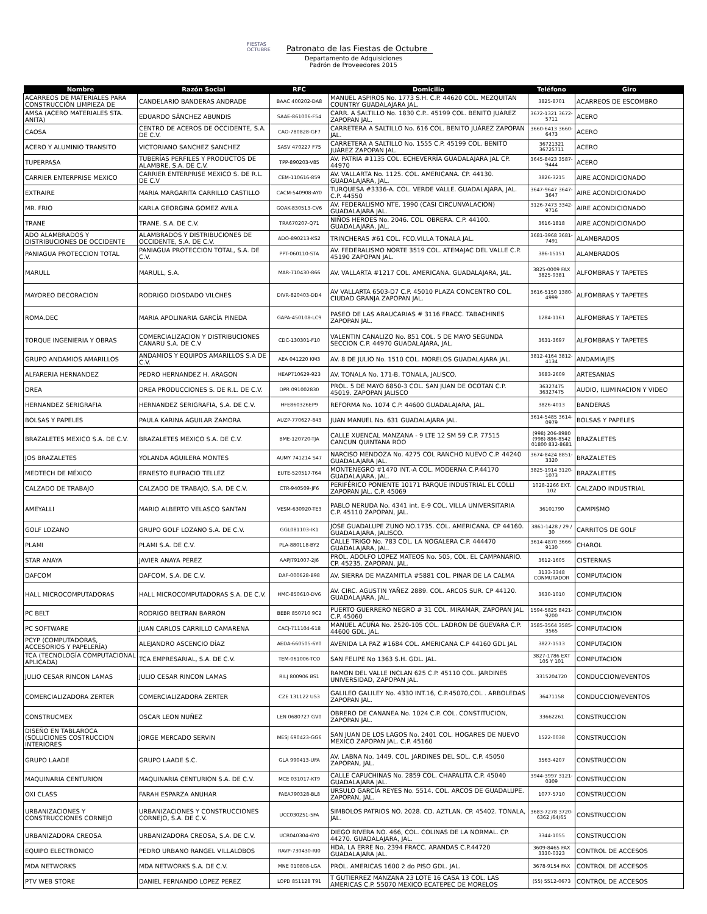FIESTAS OCTUBRE
Patronato de las Fiestas de Octubre
Departamento de Adquisiciones
Padrón de Proveedores 2015
| Nombre | Razón Social | RFC | Domicilio | Teléfono | Giro |
| --- | --- | --- | --- | --- | --- |
| ACARREOS DE MATERIALES PARA CONSTRUCCIÓN LIMPIEZA DE | CANDELARIO BANDERAS ANDRADE | BAAC 400202-DA8 | MANUEL ASPIROS No. 1773 S.H. C.P. 44620 COL. MEZQUITAN COUNTRY GUADALAJARA JAL. | 3825-8701 | ACARREOS DE ESCOMBRO |
| AMSA (ACERO MATERIALES STA. ANITA) | EDUARDO SÁNCHEZ ABUNDIS | SAAE-861006-F54 | CARR. A SALTILLO No. 1830 C.P.. 45199 COL. BENITO JUÁREZ ZAPOPAN JAL. | 3672-1321 3672-5711 | ACERO |
| CAOSA | CENTRO DE ACEROS DE OCCIDENTE, S.A. DE C.V. | CAO-780828-GF7 | CARRETERA A SALTILLO No. 616 COL. BENITO JUÁREZ ZAPOPAN JAL. | 3660-6413 3660-6473 | ACERO |
| ACERO Y ALUMINIO TRANSITO | VICTORIANO SANCHEZ SANCHEZ | SASV 470227 F75 | CARRETERA A SALTILLO No. 1555 C.P. 45199 COL. BENITO JUÁREZ ZAPOPAN JAL. | 36721321 36725711 | ACERO |
| TUPERPASA | TUBERÍAS PERFILES Y PRODUCTOS DE ALAMBRE, S.A. DE C.V. | TPP-890203-V85 | AV. PATRIA #1135 COL. ECHEVERRÍA GUADALAJARA JAL CP. 44970 | 3645-8423 3587-9444 | ACERO |
| CARRIER ENTERPRISE MEXICO | CARRIER ENTERPRISE MEXICO S. DE R.L. DE C.V | CEM-110616-859 | AV. VALLARTA No. 1125. COL. AMERICANA. CP. 44130. GUADALAJARA, JAL. | 3826-3215 | AIRE ACONDICIONADO |
| EXTRAIRE | MARIA MARGARITA CARRILLO CASTILLO | CACM-540908-AY0 | TURQUESA #3336-A. COL. VERDE VALLE. GUADALAJARA, JAL. C.P. 44550 | 3647-9647 3647-3647 | AIRE ACONDICIONADO |
| MR. FRIO | KARLA GEORGINA GOMEZ AVILA | GOAK-830513-CV6 | AV. FEDERALISMO NTE. 1990 (CASI CIRCUNVALACION) GUADALAJARA JAL. | 3126-7473 3342-9716 | AIRE ACONDICIONADO |
| TRANE | TRANE. S.A. DE C.V. | TRA670207-Q71 | NIÑOS HEROES No. 2046. COL. OBRERA. C.P. 44100. GUADALAJARA, JAL. | 3616-1818 | AIRE ACONDICIONADO |
| ADO ALAMBRADOS Y DISTRIBUCIONES DE OCCIDENTE | ALAMBRADOS Y DISTRIBUCIONES DE OCCIDENTE, S.A. DE C.V. | ADO-890213-KS2 | TRINCHERAS #61 COL. FCO.VILLA TONALA JAL. | 3681-3968 3681-7491 | ALAMBRADOS |
| PANIAGUA PROTECCION TOTAL | PANIAGUA PROTECCION TOTAL, S.A. DE C.V. | PPT-060110-STA | AV. FEDERALISMO NORTE 3519 COL. ATEMAJAC DEL VALLE C.P. 45190 ZAPOPAN JAL. | 386-15151 | ALAMBRADOS |
| MARULL | MARULL, S.A. | MAR-710430-866 | AV. VALLARTA #1217 COL. AMERICANA. GUADALAJARA, JAL. | 3825-0009 FAX 3825-9381 | ALFOMBRAS Y TAPETES |
| MAYOREO DECORACION | RODRIGO DIOSDADO VILCHES | DIVR-820403-DD4 | AV VALLARTA 6503-D7 C.P. 45010 PLAZA CONCENTRO COL. CIUDAD GRANJA ZAPOPAN JAL. | 3616-5150 1380-4999 | ALFOMBRAS Y TAPETES |
| ROMA.DEC | MARIA APOLINARIA GARCÍA PINEDA | GAPA-450108-LC9 | PASEO DE LAS ARAUCARIAS # 3116 FRACC. TABACHINES ZAPOPAN JAL. | 1284-1161 | ALFOMBRAS Y TAPETES |
| TORQUE INGENIERIA Y OBRAS | COMERCIALIZACION Y DISTRIBUCIONES CANARU S.A. DE C.V | CDC-130301-F10 | VALENTIN CANALIZO No. 851 COL. 5 DE MAYO SEGUNDA SECCION C.P. 44970 GUADALAJARA, JAL. | 3631-3697 | ALFOMBRAS Y TAPETES |
| GRUPO ANDAMIOS AMARILLOS | ANDAMIOS Y EQUIPOS AMARILLOS S.A DE C.V. | AEA 041220 KM3 | AV. 8 DE JULIO No. 1510 COL. MORELOS GUADALAJARA JAL. | 3812-4164 3812-4134 | ANDAMIAJES |
| ALFARERIA HERNANDEZ | PEDRO HERNANDEZ H. ARAGON | HEAP710629-923 | AV. TONALA No. 171-B. TONALA, JALISCO. | 3683-2609 | ARTESANIAS |
| DREA | DREA PRODUCCIONES S. DE R.L. DE C.V. | DPR 091002830 | PROL. 5 DE MAYO 6850-3 COL. SAN JUAN DE OCOTAN C.P. 45019. ZAPOPAN JALISCO | 36327475 36327475 | AUDIO, ILUMINACION Y VIDEO |
| HERNANDEZ SERIGRAFIA | HERNANDEZ SERIGRAFIA, S.A. DE C.V. | HFE860326EP9 | REFORMA No. 1074 C.P. 44600 GUADALAJARA, JAL. | 3826-4013 | BANDERAS |
| BOLSAS Y PAPELES | PAULA KARINA AGUILAR ZAMORA | AUZP-770627-843 | JUAN MANUEL No. 631 GUADALAJARA JAL. | 3614-5485 3614-0979 | BOLSAS Y PAPELES |
| BRAZALETES MEXICO S.A. DE C.V. | BRAZALETES MEXICO S.A. DE C.V. | BME-120720-TJA | CALLE XUENCAL MANZANA - 9 LTE 12 SM 59 C.P. 77515 CANCUN QUINTANA ROO | (998) 206-8980 (998) 886-8542 01800 832-8681 | BRAZALETES |
| JOS BRAZALETES | YOLANDA AGUILERA MONTES | AUMY 741214 S47 | NARCISO MENDOZA No. 4275 COL RANCHO NUEVO C.P. 44240 GUADALAJARA JAL. | 3674-8424 8851-3320 | BRAZALETES |
| MEDTECH DE MÉXICO | ERNESTO EUFRACIO TELLEZ | EUTE-520517-T64 | MONTENEGRO #1470 INT.-A COL. MODERNA C.P.44170 GUADALAJARA, JAL. | 3825-1914 3120-1073 | BRAZALETES |
| CALZADO DE TRABAJO | CALZADO DE TRABAJO, S.A. DE C.V. | CTR-940509-JF6 | PERIFÉRICO PONIENTE 10171 PARQUE INDUSTRIAL EL COLLI ZAPOPAN JAL. C.P. 45069 | 1028-2266 EXT. 102 | CALZADO INDUSTRIAL |
| AMEYALLI | MARIO ALBERTO VELASCO SANTAN | VESM-630920-TE3 | PABLO NERUDA No. 4341 int. E-9 COL. VILLA UNIVERSITARIA C.P. 45110 ZAPOPAN, JAL. | 36101790 | CAMPISMO |
| GOLF LOZANO | GRUPO GOLF LOZANO S.A. DE C.V. | GGL081103-IK1 | JOSE GUADALUPE ZUNO NO.1735. COL. AMERICANA. CP 44160. GUADALAJARA, JALISCO. | 3861-1428 / 29 / 30 | CARRITOS DE GOLF |
| PLAMI | PLAMI S.A. DE C.V. | PLA-880118-BY2 | CALLE TRIGO No. 783 COL. LA NOGALERA C.P. 444470 GUADALAJARA, JAL. | 3614-4870 3666-9130 | CHAROL |
| STAR ANAYA | JAVIER ANAYA PEREZ | AAPJ791007-2J6 | PROL. ADOLFO LOPEZ MATEOS No. 505, COL. EL CAMPANARIO. CP. 45235. ZAPOPAN, JAL. | 3612-1605 | CISTERNAS |
| DAFCOM | DAFCOM, S.A. DE C.V. | DAF-000628-B98 | AV. SIERRA DE MAZAMITLA #5881 COL. PINAR DE LA CALMA | 3133-3348 CONMUTADOR | COMPUTACION |
| HALL MICROCOMPUTADORAS | HALL MICROCOMPUTADORAS S.A. DE C.V. | HMC-850610-DV6 | AV. CIRC. AGUSTIN YAÑEZ 2889. COL. ARCOS SUR. CP 44120. GUADALAJARA, JAL. | 3630-1010 | COMPUTACION |
| PC BELT | RODRIGO BELTRAN BARRON | BEBR 850710 9C2 | PUERTO GUERRERO NEGRO # 31 COL. MIRAMAR, ZAPOPAN JAL. C.P. 45060 | 1594-5825 8421-9200 | COMPUTACION |
| PC SOFTWARE | JUAN CARLOS CARRILLO CAMARENA | CACJ-711104-618 | MANUEL ACUÑA No. 2520-105 COL. LADRON DE GUEVARA C.P. 44600 GDL. JAL. | 3585-3564 3585-3565 | COMPUTACION |
| PCYP (COMPUTADORAS, ACCESORIOS Y PAPELERÍA) | ALEJANDRO ASCENCIO DÍAZ | AEDA-660505-6Y0 | AVENIDA LA PAZ #1684 COL. AMERICANA C.P 44160 GDL JAL | 3827-1513 | COMPUTACION |
| TCA (TECNOLOGÍA COMPUTACIONAL APLICADA) | TCA EMPRESARIAL, S.A. DE C.V. | TEM-061006-TCO | SAN FELIPE No 1363 S.H. GDL. JAL. | 3827-1786 EXT 105 Y 101 | COMPUTACION |
| JULIO CESAR RINCON LAMAS | JULIO CESAR RINCON LAMAS | RILJ 800906 BS1 | RAMON DEL VALLE INCLAN 625 C.P. 45110 COL. JARDINES UNIVERSIDAD, ZAPOPAN JAL. | 3315204720 | CONDUCCION/EVENTOS |
| COMERCIALIZADORA ZERTER | COMERCIALIZADORA ZERTER | CZE 131122 US3 | GALILEO GALILEY No. 4330 INT.16, C.P.45070,COL . ARBOLEDAS ZAPOPAN JAL. | 36471158 | CONDUCCION/EVENTOS |
| CONSTRUCMEX | OSCAR LEON NUÑEZ | LEN 0680727 GV0 | OBRERO DE CANANEA No. 1024 C.P. COL. CONSTITUCION, ZAPOPAN JAL. | 33662261 | CONSTRUCCION |
| DISEÑO EN TABLAROCA (SOLUCIONES COSTRUCCION INTERIORES | JORGE MERCADO SERVIN | MESJ 690423-GG6 | SAN JUAN DE LOS LAGOS No. 2401 COL. HOGARES DE NUEVO MEXICO ZAPOPAN JAL. C.P. 45160 | 1522-0038 | CONSTRUCCION |
| GRUPO LAADE | GRUPO LAADE S.C. | GLA 990413-UFA | AV. LABNA No. 1449. COL. JARDINES DEL SOL. C.P. 45050 ZAPOPAN, JAL. | 3563-4207 | CONSTRUCCION |
| MAQUINARIA CENTURION | MAQUINARIA CENTURION S.A. DE C.V. | MCE 031017-KT9 | CALLE CAPUCHINAS No. 2859 COL. CHAPALITA C.P. 45040 GUADALAJARA JAL. | 3944-3997 3121-0309 | CONSTRUCCION |
| OXI CLASS | FARAH ESPARZA ANUHAR | FAEA790328-BL8 | URSULO GARCÍA REYES No. 5514. COL. ARCOS DE GUADALUPE. ZAPOPAN, JAL. | 1077-5710 | CONSTRUCCION |
| URBANIZACIONES Y CONSTRUCCIONES CORNEJO | URBANIZACIONES Y CONSTRUCCIONES CORNEJO, S.A. DE C.V. | UCC030251-5FA | SIMBOLOS PATRIOS NO. 2028. CD. AZTLAN. CP. 45402. TONALA, JAL. | 3683-7278 3720-6362 /64/65 | CONSTRUCCION |
| URBANIZADORA CREOSA | URBANIZADORA CREOSA, S.A. DE C.V. | UCR040304-6Y0 | DIEGO RIVERA NO. 466, COL. COLINAS DE LA NORMAL. CP. 44270. GUADALAJARA, JAL. | 3344-1055 | CONSTRUCCION |
| EQUIPO ELECTRONICO | PEDRO URBANO RANGEL VILLALOBOS | RAVP-730430-RI0 | HDA. LA ERRE No. 2394 FRACC. ARANDAS C.P.44720 GUADALAJARA JAL. | 3609-8465 FAX 3330-0323 | CONTROL DE ACCESOS |
| MDA NETWORKS | MDA NETWORKS S.A. DE C.V. | MNE 010808-LGA | PROL. AMERICAS 1600 2 do PISO GDL. JAL. | 3678-9154 FAX | CONTROL DE ACCESOS |
| PTV WEB STORE | DANIEL FERNANDO LOPEZ PEREZ | LOPD 851128 T91 | T GUTIERREZ MANZANA 23 LOTE 16 CASA 13 COL. LAS AMERICAS C.P. 55070 MEXICO ECATEPEC DE MORELOS | (55) 5512-0673 | CONTROL DE ACCESOS |